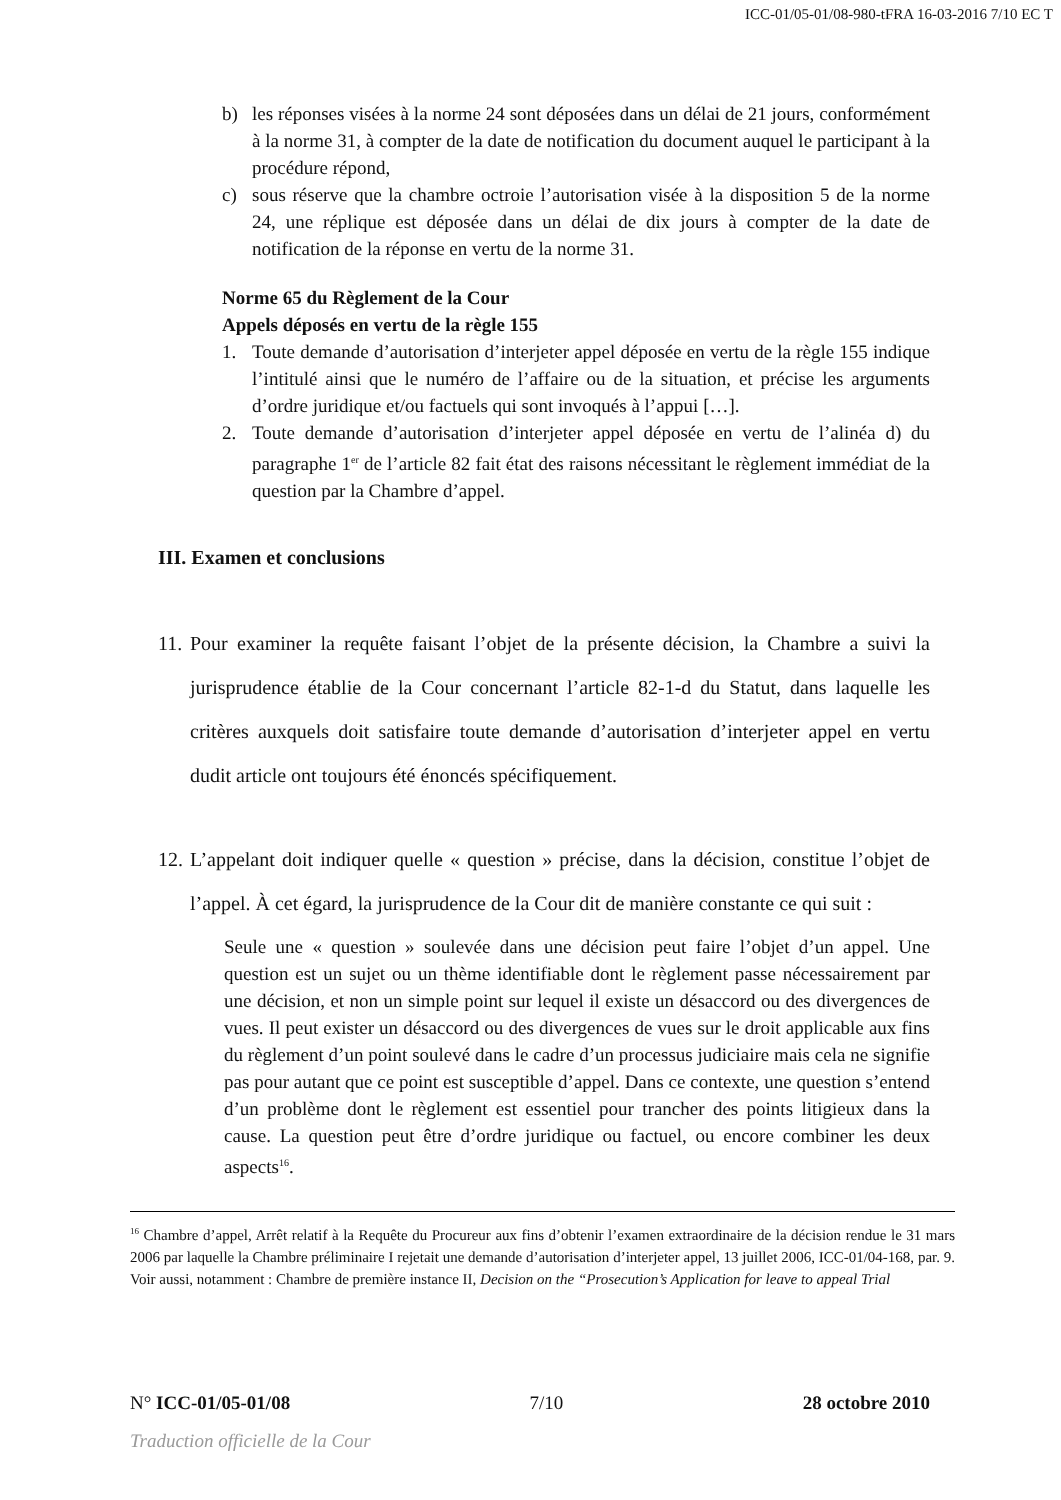ICC-01/05-01/08-980-tFRA 16-03-2016 7/10 EC T
b) les réponses visées à la norme 24 sont déposées dans un délai de 21 jours, conformément à la norme 31, à compter de la date de notification du document auquel le participant à la procédure répond,
c) sous réserve que la chambre octroie l’autorisation visée à la disposition 5 de la norme 24, une réplique est déposée dans un délai de dix jours à compter de la date de notification de la réponse en vertu de la norme 31.
Norme 65 du Règlement de la Cour
Appels déposés en vertu de la règle 155
1. Toute demande d’autorisation d’interjeter appel déposée en vertu de la règle 155 indique l’intitulé ainsi que le numéro de l’affaire ou de la situation, et précise les arguments d’ordre juridique et/ou factuels qui sont invoqués à l’appui […].
2. Toute demande d’autorisation d’interjeter appel déposée en vertu de l’alinéa d) du paragraphe 1<sup>er</sup> de l’article 82 fait état des raisons nécessitant le règlement immédiat de la question par la Chambre d’appel.
III. Examen et conclusions
11. Pour examiner la requête faisant l’objet de la présente décision, la Chambre a suivi la jurisprudence établie de la Cour concernant l’article 82-1-d du Statut, dans laquelle les critères auxquels doit satisfaire toute demande d’autorisation d’interjeter appel en vertu dudit article ont toujours été énoncés spécifiquement.
12. L’appelant doit indiquer quelle « question » précise, dans la décision, constitue l’objet de l’appel. À cet égard, la jurisprudence de la Cour dit de manière constante ce qui suit :
Seule une « question » soulevée dans une décision peut faire l’objet d’un appel. Une question est un sujet ou un thème identifiable dont le règlement passe nécessairement par une décision, et non un simple point sur lequel il existe un désaccord ou des divergences de vues. Il peut exister un désaccord ou des divergences de vues sur le droit applicable aux fins du règlement d’un point soulevé dans le cadre d’un processus judiciaire mais cela ne signifie pas pour autant que ce point est susceptible d’appel. Dans ce contexte, une question s’entend d’un problème dont le règlement est essentiel pour trancher des points litigieux dans la cause. La question peut être d’ordre juridique ou factuel, ou encore combiner les deux aspects<sup>16</sup>.
<sup>16</sup> Chambre d’appel, Arrêt relatif à la Requête du Procureur aux fins d’obtenir l’examen extraordinaire de la décision rendue le 31 mars 2006 par laquelle la Chambre préliminaire I rejetait une demande d’autorisation d’interjeter appel, 13 juillet 2006, ICC-01/04-168, par. 9. Voir aussi, notamment : Chambre de première instance II, Decision on the “Prosecution’s Application for leave to appeal Trial
N° ICC-01/05-01/08 7/10 28 octobre 2010
Traduction officielle de la Cour